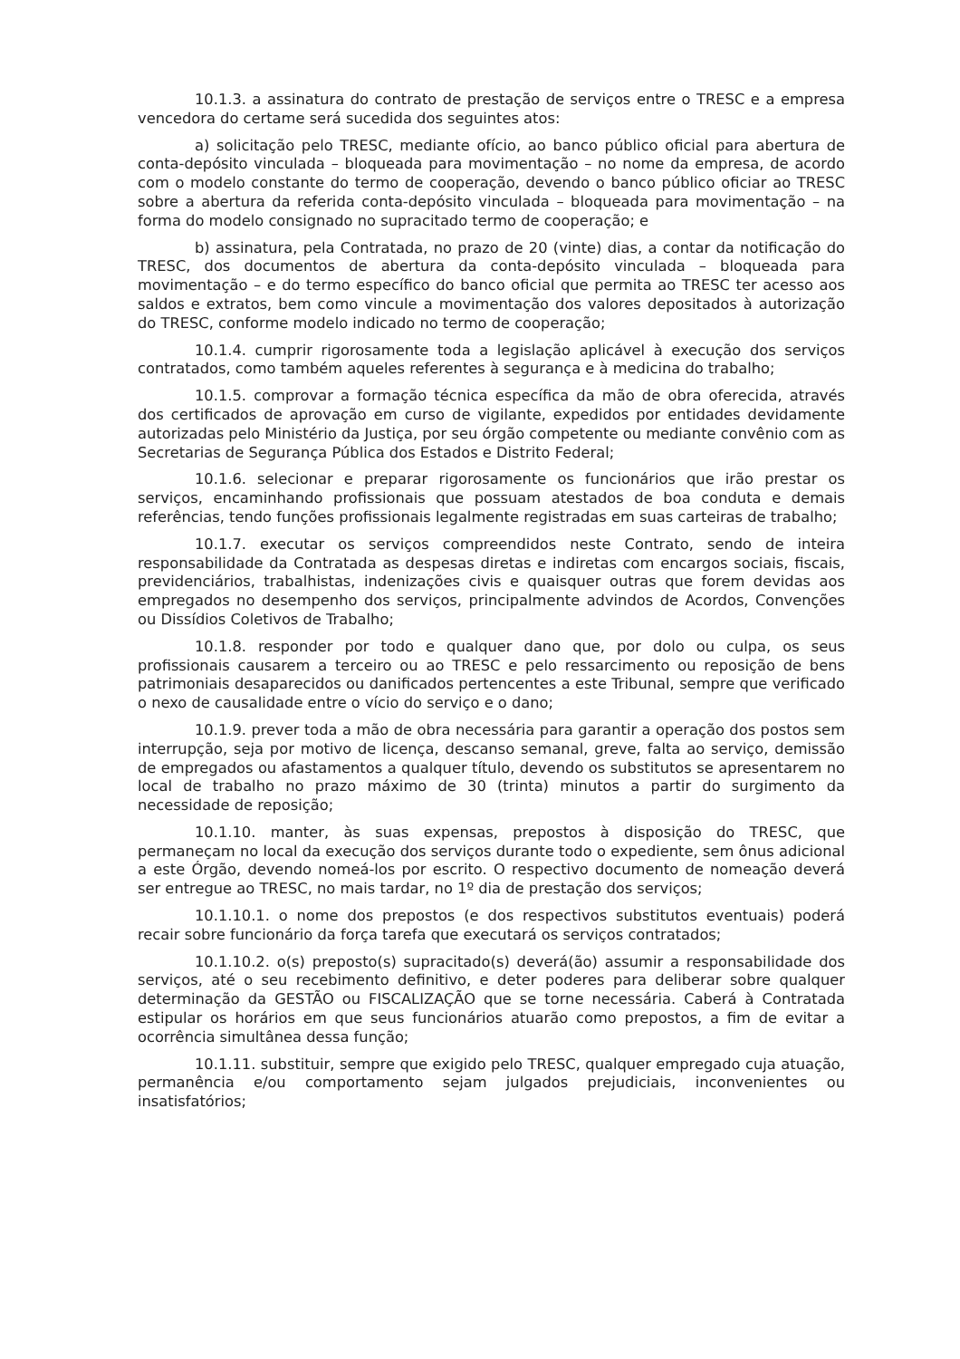10.1.3. a assinatura do contrato de prestação de serviços entre o TRESC e a empresa vencedora do certame será sucedida dos seguintes atos:
a) solicitação pelo TRESC, mediante ofício, ao banco público oficial para abertura de conta-depósito vinculada – bloqueada para movimentação – no nome da empresa, de acordo com o modelo constante do termo de cooperação, devendo o banco público oficiar ao TRESC sobre a abertura da referida conta-depósito vinculada – bloqueada para movimentação – na forma do modelo consignado no supracitado termo de cooperação; e
b) assinatura, pela Contratada, no prazo de 20 (vinte) dias, a contar da notificação do TRESC, dos documentos de abertura da conta-depósito vinculada – bloqueada para movimentação – e do termo específico do banco oficial que permita ao TRESC ter acesso aos saldos e extratos, bem como vincule a movimentação dos valores depositados à autorização do TRESC, conforme modelo indicado no termo de cooperação;
10.1.4. cumprir rigorosamente toda a legislação aplicável à execução dos serviços contratados, como também aqueles referentes à segurança e à medicina do trabalho;
10.1.5. comprovar a formação técnica específica da mão de obra oferecida, através dos certificados de aprovação em curso de vigilante, expedidos por entidades devidamente autorizadas pelo Ministério da Justiça, por seu órgão competente ou mediante convênio com as Secretarias de Segurança Pública dos Estados e Distrito Federal;
10.1.6. selecionar e preparar rigorosamente os funcionários que irão prestar os serviços, encaminhando profissionais que possuam atestados de boa conduta e demais referências, tendo funções profissionais legalmente registradas em suas carteiras de trabalho;
10.1.7. executar os serviços compreendidos neste Contrato, sendo de inteira responsabilidade da Contratada as despesas diretas e indiretas com encargos sociais, fiscais, previdenciários, trabalhistas, indenizações civis e quaisquer outras que forem devidas aos empregados no desempenho dos serviços, principalmente advindos de Acordos, Convenções ou Dissídios Coletivos de Trabalho;
10.1.8. responder por todo e qualquer dano que, por dolo ou culpa, os seus profissionais causarem a terceiro ou ao TRESC e pelo ressarcimento ou reposição de bens patrimoniais desaparecidos ou danificados pertencentes a este Tribunal, sempre que verificado o nexo de causalidade entre o vício do serviço e o dano;
10.1.9. prever toda a mão de obra necessária para garantir a operação dos postos sem interrupção, seja por motivo de licença, descanso semanal, greve, falta ao serviço, demissão de empregados ou afastamentos a qualquer título, devendo os substitutos se apresentarem no local de trabalho no prazo máximo de 30 (trinta) minutos a partir do surgimento da necessidade de reposição;
10.1.10. manter, às suas expensas, prepostos à disposição do TRESC, que permaneçam no local da execução dos serviços durante todo o expediente, sem ônus adicional a este Órgão, devendo nomeá-los por escrito. O respectivo documento de nomeação deverá ser entregue ao TRESC, no mais tardar, no 1º dia de prestação dos serviços;
10.1.10.1. o nome dos prepostos (e dos respectivos substitutos eventuais) poderá recair sobre funcionário da força tarefa que executará os serviços contratados;
10.1.10.2. o(s) preposto(s) supracitado(s) deverá(ão) assumir a responsabilidade dos serviços, até o seu recebimento definitivo, e deter poderes para deliberar sobre qualquer determinação da GESTÃO ou FISCALIZAÇÃO que se torne necessária. Caberá à Contratada estipular os horários em que seus funcionários atuarão como prepostos, a fim de evitar a ocorrência simultânea dessa função;
10.1.11. substituir, sempre que exigido pelo TRESC, qualquer empregado cuja atuação, permanência e/ou comportamento sejam julgados prejudiciais, inconvenientes ou insatisfatórios;